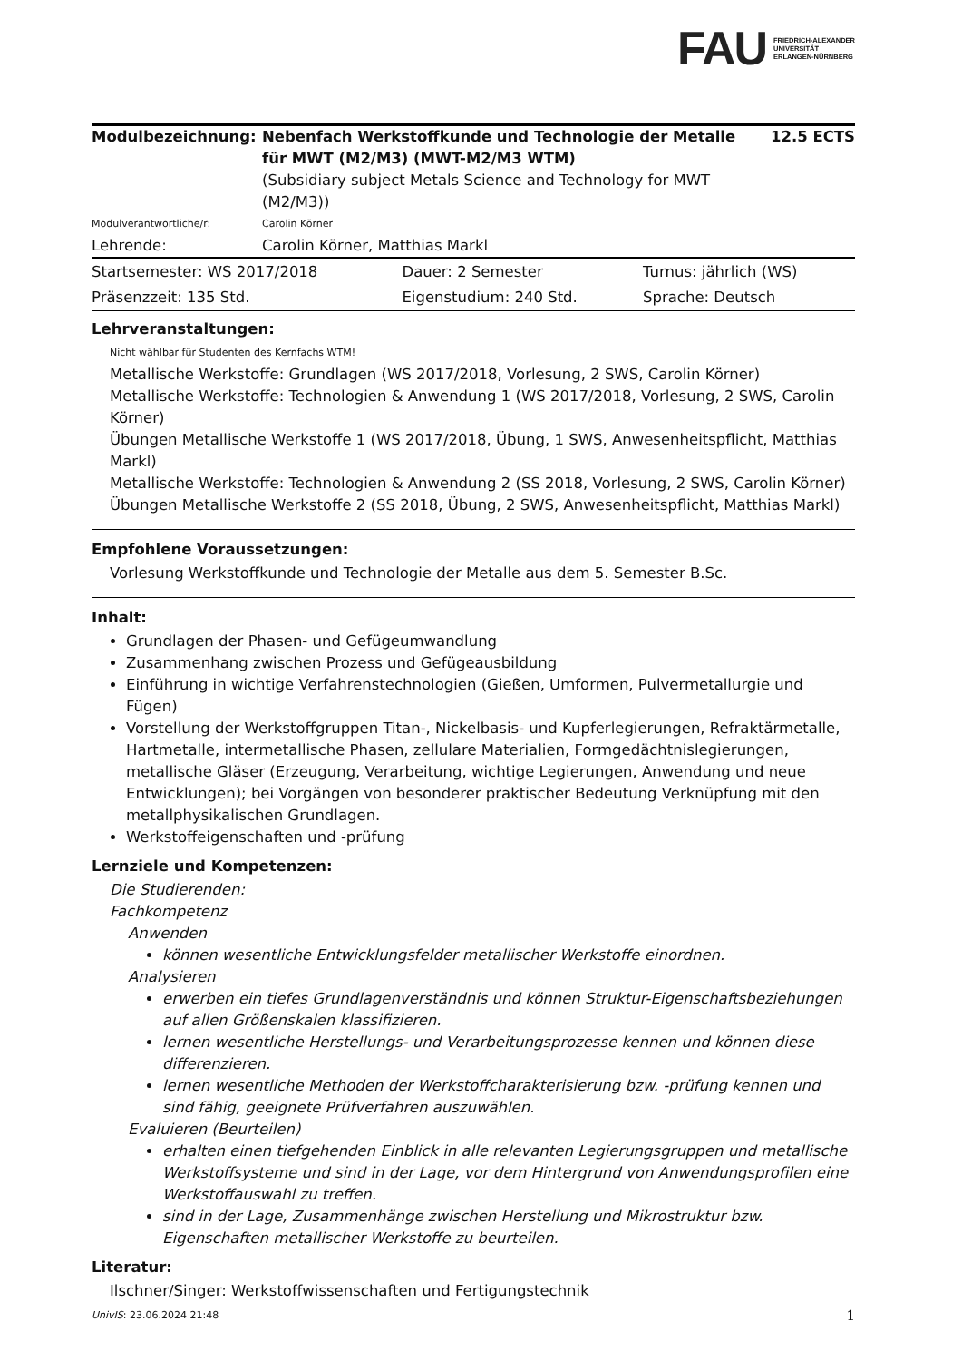FAU
FRIEDRICH-ALEXANDER
UNIVERSITÄT
ERLANGEN-NÜRNBERG
| Modulbezeichnung: | Nebenfach Werkstoffkunde und Technologie der Metalle für MWT (M2/M3) (MWT-M2/M3 WTM) (Subsidiary subject Metals Science and Technology for MWT (M2/M3)) | 12.5 ECTS |
| Modulverantwortliche/r: | Carolin Körner | |
| Lehrende: | Carolin Körner, Matthias Markl | |
| Startsemester: WS 2017/2018 | Dauer: 2 Semester | Turnus: jährlich (WS) |
| Präsenzzeit: 135 Std. | Eigenstudium: 240 Std. | Sprache: Deutsch |
Lehrveranstaltungen:
Nicht wählbar für Studenten des Kernfachs WTM!
Metallische Werkstoffe: Grundlagen (WS 2017/2018, Vorlesung, 2 SWS, Carolin Körner)
Metallische Werkstoffe: Technologien & Anwendung 1 (WS 2017/2018, Vorlesung, 2 SWS, Carolin Körner)
Übungen Metallische Werkstoffe 1 (WS 2017/2018, Übung, 1 SWS, Anwesenheitspflicht, Matthias Markl)
Metallische Werkstoffe: Technologien & Anwendung 2 (SS 2018, Vorlesung, 2 SWS, Carolin Körner)
Übungen Metallische Werkstoffe 2 (SS 2018, Übung, 2 SWS, Anwesenheitspflicht, Matthias Markl)
Empfohlene Voraussetzungen:
Vorlesung Werkstoffkunde und Technologie der Metalle aus dem 5. Semester B.Sc.
Inhalt:
Grundlagen der Phasen- und Gefügeumwandlung
Zusammenhang zwischen Prozess und Gefügeausbildung
Einführung in wichtige Verfahrenstechnologien (Gießen, Umformen, Pulvermetallurgie und Fügen)
Vorstellung der Werkstoffgruppen Titan-, Nickelbasis- und Kupferlegierungen, Refraktärmetalle, Hartmetalle, intermetallische Phasen, zellulare Materialien, Formgedächtnislegierungen, metallische Gläser (Erzeugung, Verarbeitung, wichtige Legierungen, Anwendung und neue Entwicklungen); bei Vorgängen von besonderer praktischer Bedeutung Verknüpfung mit den metallphysikalischen Grundlagen.
Werkstoffeigenschaften und -prüfung
Lernziele und Kompetenzen:
Die Studierenden:
Fachkompetenz
Anwenden
können wesentliche Entwicklungsfelder metallischer Werkstoffe einordnen.
Analysieren
erwerben ein tiefes Grundlagenverständnis und können Struktur-Eigenschaftsbeziehungen auf allen Größenskalen klassifizieren.
lernen wesentliche Herstellungs- und Verarbeitungsprozesse kennen und können diese differenzieren.
lernen wesentliche Methoden der Werkstoffcharakterisierung bzw. -prüfung kennen und sind fähig, geeignete Prüfverfahren auszuwählen.
Evaluieren (Beurteilen)
erhalten einen tiefgehenden Einblick in alle relevanten Legierungsgruppen und metallische Werkstoffsysteme und sind in der Lage, vor dem Hintergrund von Anwendungsprofilen eine Werkstoffauswahl zu treffen.
sind in der Lage, Zusammenhänge zwischen Herstellung und Mikrostruktur bzw. Eigenschaften metallischer Werkstoffe zu beurteilen.
Literatur:
Ilschner/Singer: Werkstoffwissenschaften und Fertigungstechnik
UnivIS: 23.06.2024 21:48 1